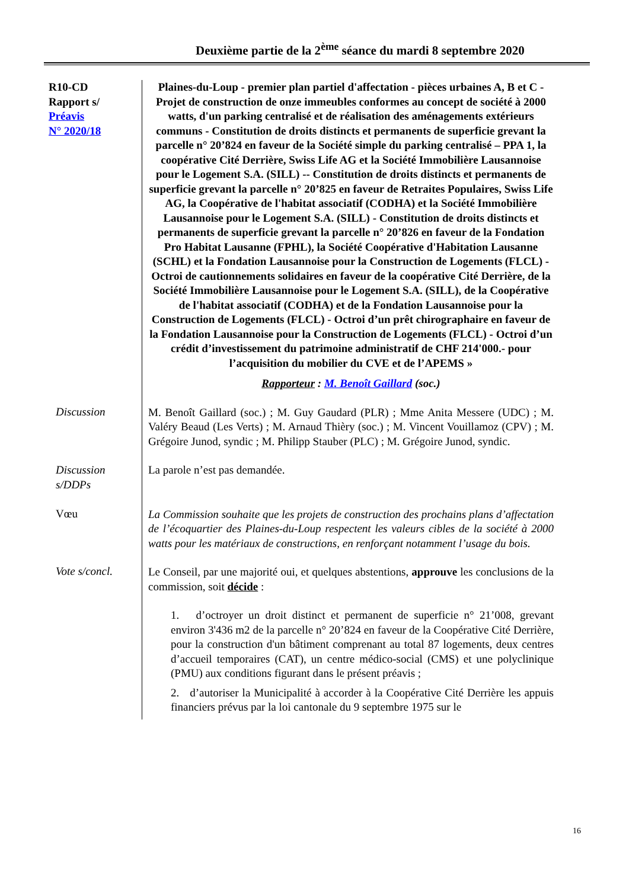Deuxième partie de la 2<sup>ème</sup> séance du mardi 8 septembre 2020
R10-CD
Rapport s/
Préavis
N° 2020/18
Plaines-du-Loup - premier plan partiel d'affectation - pièces urbaines A, B et C - Projet de construction de onze immeubles conformes au concept de société à 2000 watts, d'un parking centralisé et de réalisation des aménagements extérieurs communs - Constitution de droits distincts et permanents de superficie grevant la parcelle n° 20’824 en faveur de la Société simple du parking centralisé – PPA 1, la coopérative Cité Derrière, Swiss Life AG et la Société Immobilière Lausannoise pour le Logement S.A. (SILL) -- Constitution de droits distincts et permanents de superficie grevant la parcelle n° 20’825 en faveur de Retraites Populaires, Swiss Life AG, la Coopérative de l'habitat associatif (CODHA) et la Société Immobilière Lausannoise pour le Logement S.A. (SILL) - Constitution de droits distincts et permanents de superficie grevant la parcelle n° 20’826 en faveur de la Fondation Pro Habitat Lausanne (FPHL), la Société Coopérative d'Habitation Lausanne (SCHL) et la Fondation Lausannoise pour la Construction de Logements (FLCL) - Octroi de cautionnements solidaires en faveur de la coopérative Cité Derrière, de la Société Immobilière Lausannoise pour le Logement S.A. (SILL), de la Coopérative de l'habitat associatif (CODHA) et de la Fondation Lausannoise pour la Construction de Logements (FLCL) - Octroi d’un prêt chirographaire en faveur de la Fondation Lausannoise pour la Construction de Logements (FLCL) - Octroi d’un crédit d’investissement du patrimoine administratif de CHF 214'000.- pour l’acquisition du mobilier du CVE et de l’APEMS »
Rapporteur : M. Benoît Gaillard (soc.)
Discussion
M. Benoît Gaillard (soc.) ; M. Guy Gaudard (PLR) ; Mme Anita Messere (UDC) ; M. Valéry Beaud (Les Verts) ; M. Arnaud Thièry (soc.) ; M. Vincent Vouillamoz (CPV) ; M. Grégoire Junod, syndic ; M. Philipp Stauber (PLC) ; M. Grégoire Junod, syndic.
Discussion s/DDPs
La parole n’est pas demandée.
Vœu
La Commission souhaite que les projets de construction des prochains plans d’affectation de l’écoquartier des Plaines-du-Loup respectent les valeurs cibles de la société à 2000 watts pour les matériaux de constructions, en renforçant notamment l’usage du bois.
Vote s/concl.
Le Conseil, par une majorité oui, et quelques abstentions, approuve les conclusions de la commission, soit décide :
1. d’octroyer un droit distinct et permanent de superficie n° 21’008, grevant environ 3'436 m2 de la parcelle n° 20’824 en faveur de la Coopérative Cité Derrière, pour la construction d'un bâtiment comprenant au total 87 logements, deux centres d’accueil temporaires (CAT), un centre médico-social (CMS) et une polyclinique (PMU) aux conditions figurant dans le présent préavis ;
2. d’autoriser la Municipalité à accorder à la Coopérative Cité Derrière les appuis financiers prévus par la loi cantonale du 9 septembre 1975 sur le
16